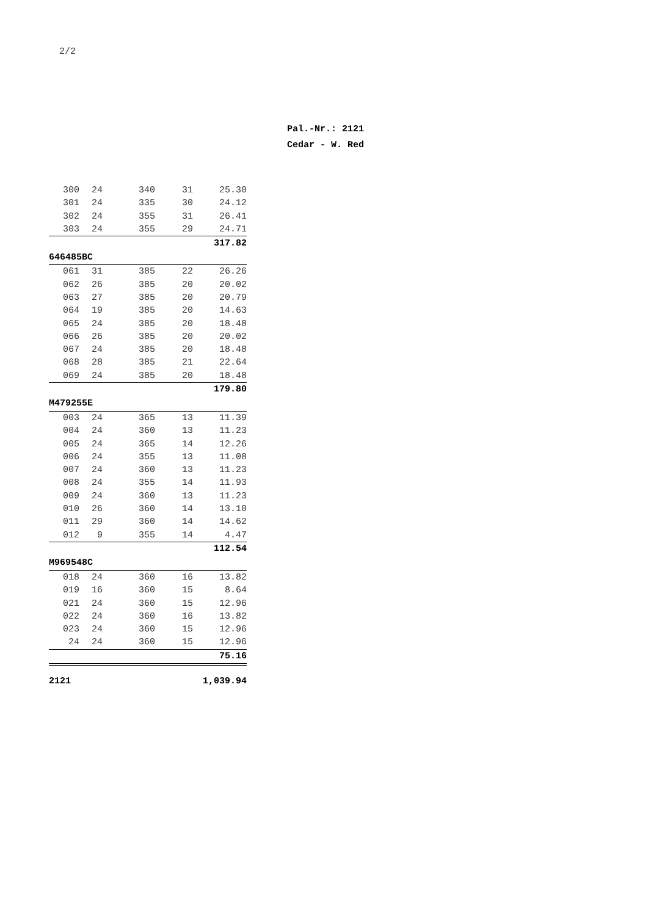2/2
Pal.-Nr.: 2121
Cedar - W. Red
| 300 | 24 | 340 | 31 | 25.30 |
| 301 | 24 | 335 | 30 | 24.12 |
| 302 | 24 | 355 | 31 | 26.41 |
| 303 | 24 | 355 | 29 | 24.71 |
| 317.82 | | | | |
| 646485BC | | | | |
| 061 | 31 | 385 | 22 | 26.26 |
| 062 | 26 | 385 | 20 | 20.02 |
| 063 | 27 | 385 | 20 | 20.79 |
| 064 | 19 | 385 | 20 | 14.63 |
| 065 | 24 | 385 | 20 | 18.48 |
| 066 | 26 | 385 | 20 | 20.02 |
| 067 | 24 | 385 | 20 | 18.48 |
| 068 | 28 | 385 | 21 | 22.64 |
| 069 | 24 | 385 | 20 | 18.48 |
| 179.80 | | | | |
| M479255E | | | | |
| 003 | 24 | 365 | 13 | 11.39 |
| 004 | 24 | 360 | 13 | 11.23 |
| 005 | 24 | 365 | 14 | 12.26 |
| 006 | 24 | 355 | 13 | 11.08 |
| 007 | 24 | 360 | 13 | 11.23 |
| 008 | 24 | 355 | 14 | 11.93 |
| 009 | 24 | 360 | 13 | 11.23 |
| 010 | 26 | 360 | 14 | 13.10 |
| 011 | 29 | 360 | 14 | 14.62 |
| 012 | 9 | 355 | 14 | 4.47 |
| 112.54 | | | | |
| M969548C | | | | |
| 018 | 24 | 360 | 16 | 13.82 |
| 019 | 16 | 360 | 15 | 8.64 |
| 021 | 24 | 360 | 15 | 12.96 |
| 022 | 24 | 360 | 16 | 13.82 |
| 023 | 24 | 360 | 15 | 12.96 |
| 24 | 24 | 360 | 15 | 12.96 |
| 75.16 | | | | |
| 2121 | | 1,039.94 | | |